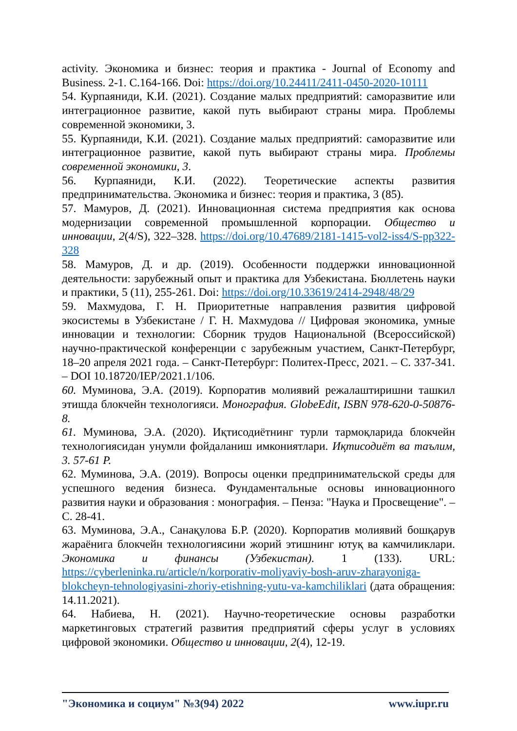activity. Экономика и бизнес: теория и практика - Journal of Economy and Business. 2-1. С.164-166. Doi: https://doi.org/10.24411/2411-0450-2020-10111
54. Курпаяниди, К.И. (2021). Создание малых предприятий: саморазвитие или интеграционное развитие, какой путь выбирают страны мира. Проблемы современной экономики, 3.
55. Курпаяниди, К.И. (2021). Создание малых предприятий: саморазвитие или интеграционное развитие, какой путь выбирают страны мира. Проблемы современной экономики, 3.
56. Курпаяниди, К.И. (2022). Теоретические аспекты развития предпринимательства. Экономика и бизнес: теория и практика, 3 (85).
57. Мамуров, Д. (2021). Инновационная система предприятия как основа модернизации современной промышленной корпорации. Общество и инновации, 2(4/S), 322–328. https://doi.org/10.47689/2181-1415-vol2-iss4/S-pp322-328
58. Мамуров, Д. и др. (2019). Особенности поддержки инновационной деятельности: зарубежный опыт и практика для Узбекистана. Бюллетень науки и практики, 5 (11), 255-261. Doi: https://doi.org/10.33619/2414-2948/48/29
59. Махмудова, Г. Н. Приоритетные направления развития цифровой экосистемы в Узбекистане / Г. Н. Махмудова // Цифровая экономика, умные инновации и технологии: Сборник трудов Национальной (Всероссийской) научно-практической конференции с зарубежным участием, Санкт-Петербург, 18–20 апреля 2021 года. – Санкт-Петербург: Политех-Пресс, 2021. – С. 337-341. – DOI 10.18720/IEP/2021.1/106.
60. Муминова, Э.А. (2019). Корпоратив молиявий режалаштиришни ташкил этишда блокчейн технологияси. Монография. GlobeEdit, ISBN 978-620-0-50876-8.
61. Муминова, Э.А. (2020). Иқтисодиётнинг турли тармоқларида блокчейн технологиясидан унумли фойдаланиш имкониятлари. Иқтисодиёт ва таълим, 3. 57-61 P.
62. Муминова, Э.А. (2019). Вопросы оценки предпринимательской среды для успешного ведения бизнеса. Фундаментальные основы инновационного развития науки и образования : монография. – Пенза: "Наука и Просвещение". – С. 28-41.
63. Муминова, Э.А., Санақулова Б.Р. (2020). Корпоратив молиявий бошқарув жараёнига блокчейн технологиясини жорий этишнинг ютуқ ва камчиликлари. Экономика и финансы (Узбекистан). 1 (133). URL: https://cyberleninka.ru/article/n/korporativ-moliyaviy-bosh-aruv-zharayoniga-blokcheyn-tehnologiyasini-zhoriy-etishning-yutu-va-kamchiliklari (дата обращения: 14.11.2021).
64. Набиева, Н. (2021). Научно-теоретические основы разработки маркетинговых стратегий развития предприятий сферы услуг в условиях цифровой экономики. Общество и инновации, 2(4), 12-19.
"Экономика и социум" №3(94) 2022 www.iupr.ru